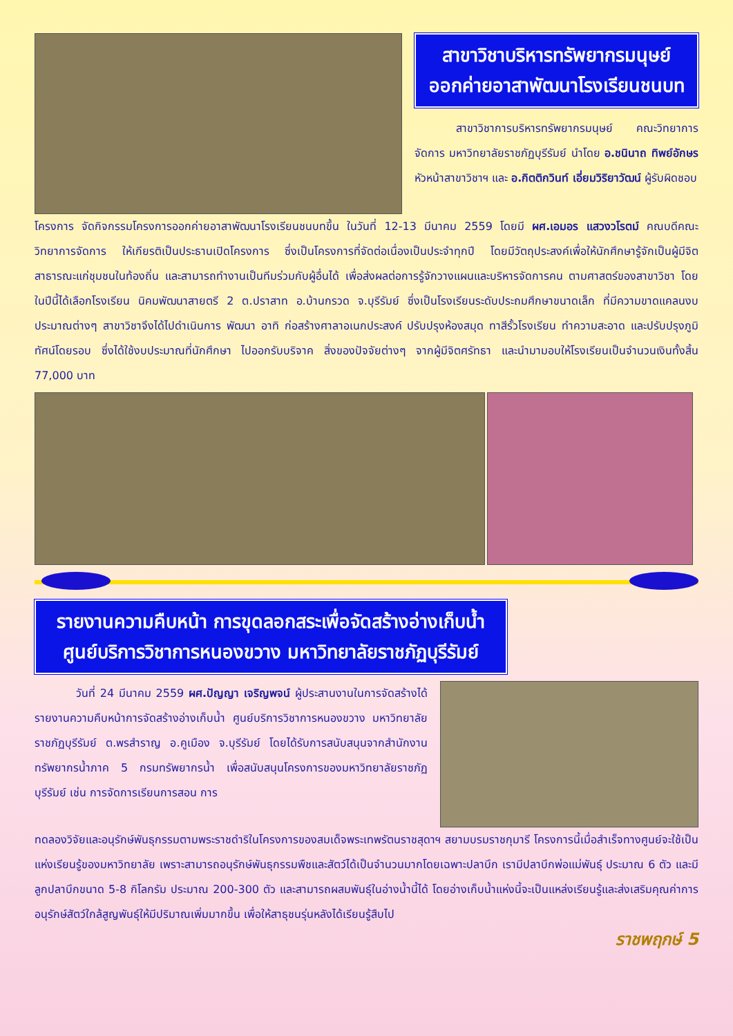สาขาวิชาบริหารทรัพยากรมนุษย์
ออกค่ายอาสาพัฒนาโรงเรียนชนบท
สาขาวิชาการบริหารทรัพยากรมนุษย์ คณะวิทยาการจัดการ มหาวิทยาลัยราชภัฏบุรีรัมย์ นำโดย อ.ชนินาถ ทิพย์อักษร หัวหน้าสาขาวิชาฯ และ อ.กิตติกวินท์ เอี่ยมวิริยาวัฒน์ ผู้รับผิดชอบ
โครงการ จัดกิจกรรมโครงการออกค่ายอาสาพัฒนาโรงเรียนชนบทขึ้น ในวันที่ 12-13 มีนาคม 2559 โดยมี ผศ.เอมอร แสวงวโรตม์ คณบดีคณะวิทยาการจัดการ ให้เกียรติเป็นประธานเปิดโครงการ ซึ่งเป็นโครงการที่จัดต่อเนื่องเป็นประจำทุกปี โดยมีวัตถุประสงค์เพื่อให้นักศึกษารู้จักเป็นผู้มีจิตสาธารณะแก่ชุมชนในท้องถิ่น และสามารถทำงานเป็นทีมร่วมกับผู้อื่นได้ เพื่อส่งผลต่อการรู้จักวางแผนและบริหารจัดการคน ตามศาสตร์ของสาขาวิชา โดยในปีนี้ได้เลือกโรงเรียน นิคมพัฒนาสายตรี 2 ต.ปราสาท อ.บ้านกรวด จ.บุรีรัมย์ ซึ่งเป็นโรงเรียนระดับประถมศึกษาขนาดเล็ก ที่มีความขาดแคลนงบประมาณต่างๆ สาขาวิชาจึงได้ไปดำเนินการ พัฒนา อาทิ ก่อสร้างศาลาอเนกประสงค์ ปรับปรุงห้องสมุด ทาสีรั้วโรงเรียน ทำความสะอาด และปรับปรุงภูมิทัศน์โดยรอบ ซึ่งได้ใช้งบประมาณที่นักศึกษา ไปออกรับบริจาค สิ่งของปัจจัยต่างๆ จากผู้มีจิตศรัทธา และนำมามอบให้โรงเรียนเป็นจำนวนเงินทั้งสิ้น 77,000 บาท
รายงานความคืบหน้า การขุดลอกสระเพื่อจัดสร้างอ่างเก็บน้ำ
ศูนย์บริการวิชาการหนองขวาง มหาวิทยาลัยราชภัฏบุรีรัมย์
วันที่ 24 มีนาคม 2559 ผศ.ปัญญา เจริญพจน์ ผู้ประสานงานในการจัดสร้างได้รายงานความคืบหน้าการจัดสร้างอ่างเก็บน้ำ ศูนย์บริการวิชาการหนองขวาง มหาวิทยาลัยราชภัฏบุรีรัมย์ ต.พรสำราญ อ.คูเมือง จ.บุรีรัมย์ โดยได้รับการสนับสนุนจากสำนักงานทรัพยากรน้ำภาค 5 กรมทรัพยากรน้ำ เพื่อสนับสนุนโครงการของมหาวิทยาลัยราชภัฏบุรีรัมย์ เช่น การจัดการเรียนการสอน การ
ทดลองวิจัยและอนุรักษ์พันธุกรรมตามพระราชดำริในโครงการของสมเด็จพระเทพรัตนราชสุดาฯ สยามบรมราชกุมารี โครงการนี้เมื่อสำเร็จทางศูนย์จะใช้เป็นแห่งเรียนรู้ของมหาวิทยาลัย เพราะสามารถอนุรักษ์พันธุกรรมพืชและสัตว์ได้เป็นจำนวนมากโดยเฉพาะปลาบึก เรามีปลาบึกพ่อแม่พันธุ์ ประมาณ 6 ตัว และมีลูกปลาบึกขนาด 5-8 กิโลกรัม ประมาณ 200-300 ตัว และสามารถผสมพันธุ์ในอ่างน้ำนี้ได้ โดยอ่างเก็บน้ำแห่งนี้จะเป็นแหล่งเรียนรู้และส่งเสริมคุณค่าการอนุรักษ์สัตว์ใกล้สูญพันธุ์ให้มีปริมาณเพิ่มมากขึ้น เพื่อให้สาธุชนรุ่นหลังได้เรียนรู้สืบไป
ราชพฤกษ์ 5